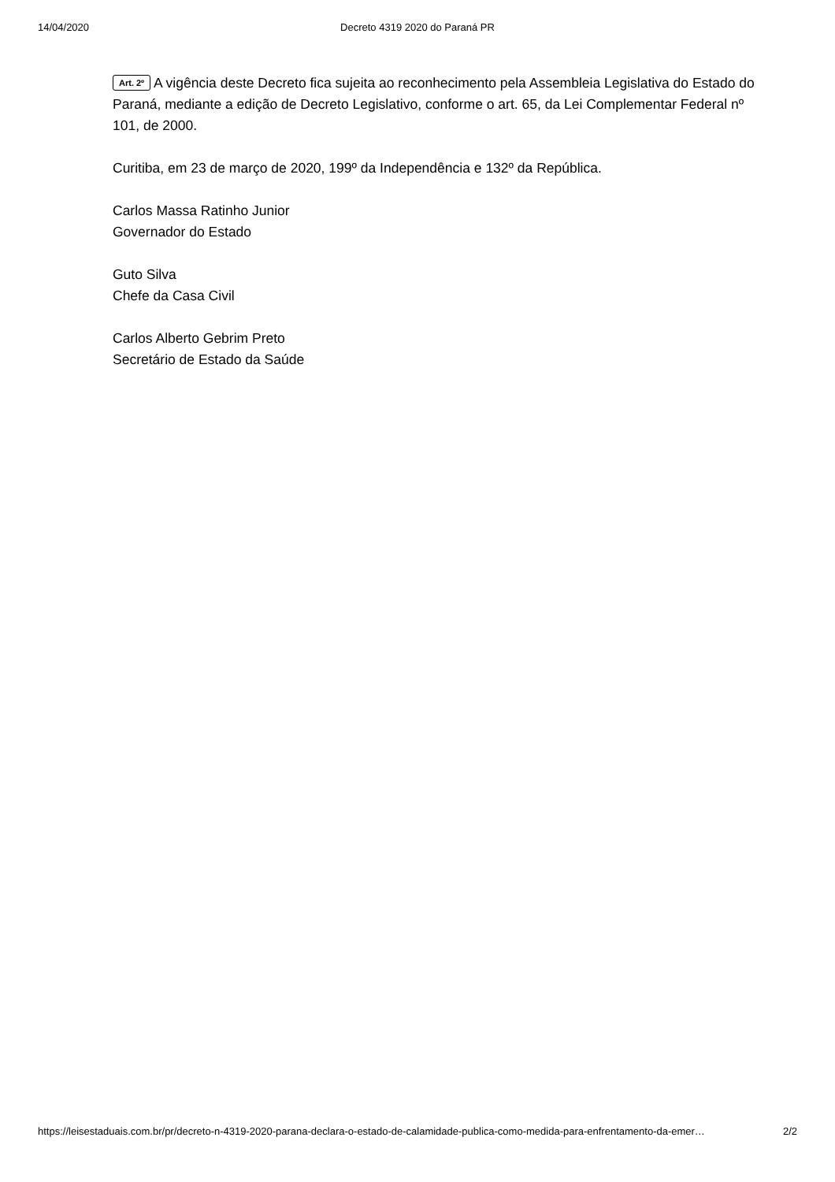14/04/2020 Decreto 4319 2020 do Paraná PR
Art. 2º A vigência deste Decreto fica sujeita ao reconhecimento pela Assembleia Legislativa do Estado do Paraná, mediante a edição de Decreto Legislativo, conforme o art. 65, da Lei Complementar Federal nº 101, de 2000.
Curitiba, em 23 de março de 2020, 199º da Independência e 132º da República.
Carlos Massa Ratinho Junior
Governador do Estado
Guto Silva
Chefe da Casa Civil
Carlos Alberto Gebrim Preto
Secretário de Estado da Saúde
https://leisestaduais.com.br/pr/decreto-n-4319-2020-parana-declara-o-estado-de-calamidade-publica-como-medida-para-enfrentamento-da-emer… 2/2